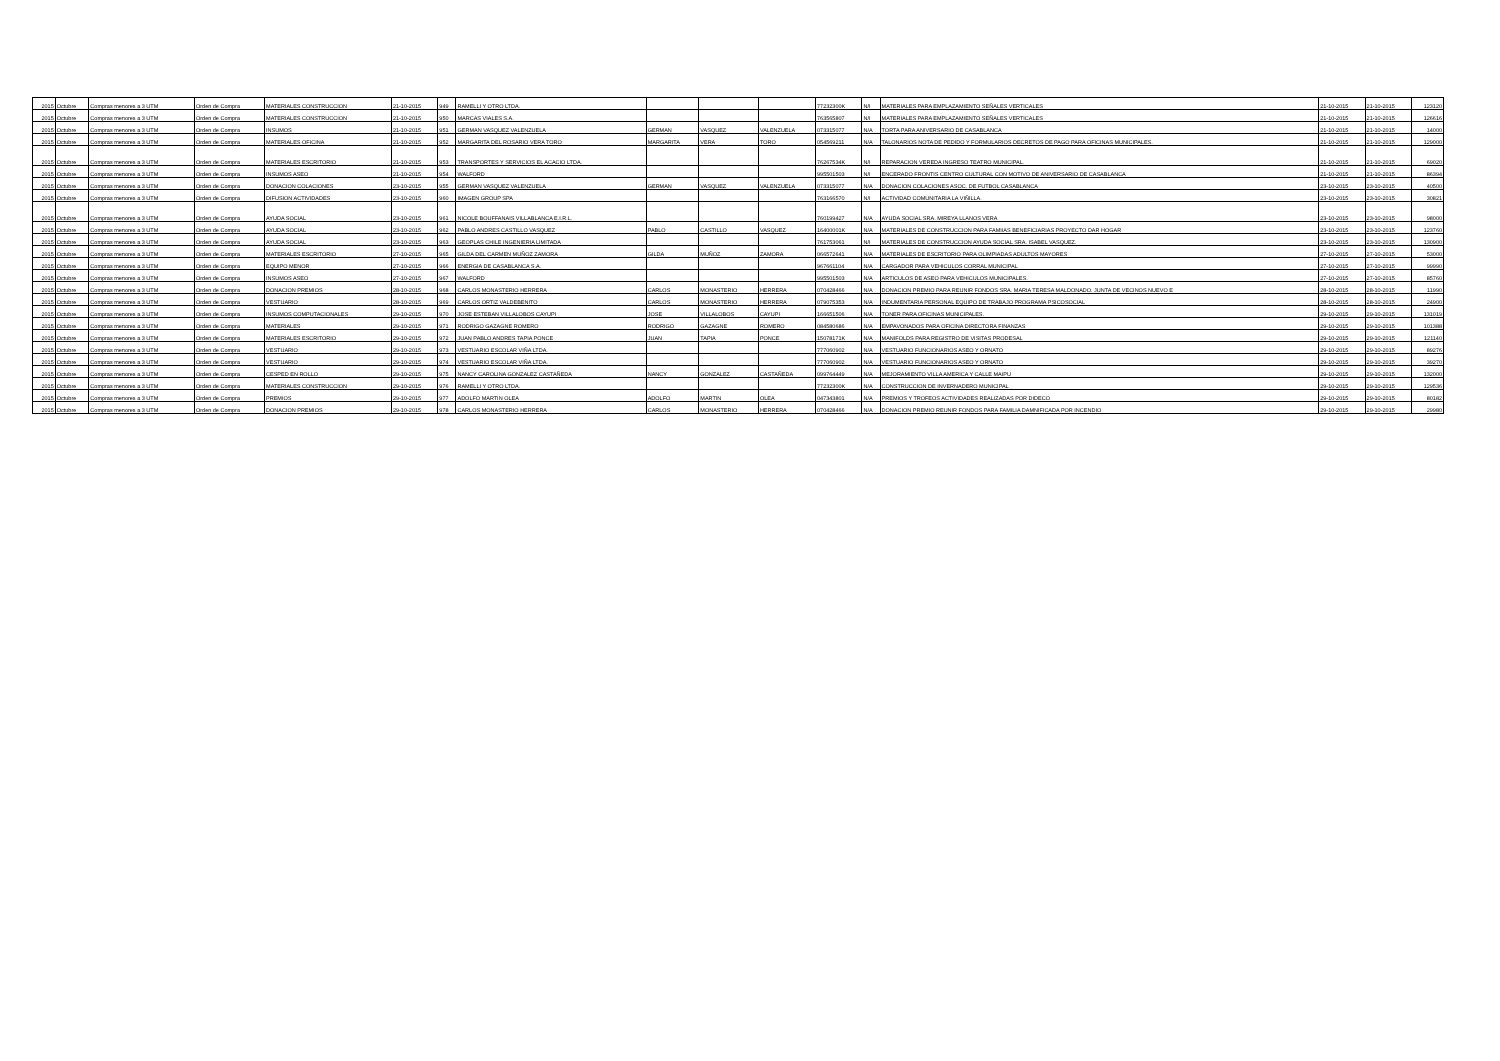| 2015 | Octubre | Compras menores a 3 UTM | Orden de Compra | MATERIALES CONSTRUCCION | 21-10-2015 | 949 | RAMELLI Y OTRO LTDA. | | | | 77232300K | N/I | MATERIALES PARA EMPLAZAMIENTO SEÑALES VERTICALES | 21-10-2015 | 21-10-2015 | 123120 |
| 2015 | Octubre | Compras menores a 3 UTM | Orden de Compra | MATERIALES CONSTRUCCION | 21-10-2015 | 950 | MARCAS VIALES S.A. | | | | 763565807 | N/I | MATERIALES PARA EMPLAZAMIENTO SEÑALES VERTICALES | 21-10-2015 | 21-10-2015 | 126616 |
| 2015 | Octubre | Compras menores a 3 UTM | Orden de Compra | INSUMOS | 21-10-2015 | 951 | GERMAN VASQUEZ VALENZUELA | GERMAN | VASQUEZ | VALENZUELA | 073315077 | N/A | TORTA PARA ANIVERSARIO DE CASABLANCA | 21-10-2015 | 21-10-2015 | 14000 |
| 2015 | Octubre | Compras menores a 3 UTM | Orden de Compra | MATERIALES OFICINA | 21-10-2015 | 952 | MARGARITA DEL ROSARIO VERA TORO | MARGARITA | VERA | TORO | 054569211 | N/A | TALONARIOS NOTA DE PEDIDO Y FORMULARIOS DECRETOS DE PAGO PARA OFICINAS MUNICIPALES. | 21-10-2015 | 21-10-2015 | 129000 |
| 2015 | Octubre | Compras menores a 3 UTM | Orden de Compra | MATERIALES ESCRITORIO | 21-10-2015 | 953 | TRANSPORTES Y SERVICIOS EL ACACIO LTDA. | | | | 76267534K | N/I | REPARACION VEREDA INGRESO TEATRO MUNICIPAL. | 21-10-2015 | 21-10-2015 | 69020 |
| 2015 | Octubre | Compras menores a 3 UTM | Orden de Compra | INSUMOS ASEO | 21-10-2015 | 954 | WALFORD | | | | 995501503 | N/I | ENCERADO FRONTIS CENTRO CULTURAL CON MOTIVO DE ANIVERSARIO DE CASABLANCA | 21-10-2015 | 21-10-2015 | 86394 |
| 2015 | Octubre | Compras menores a 3 UTM | Orden de Compra | DONACION COLACIONES | 23-10-2015 | 955 | GERMAN VASQUEZ VALENZUELA | GERMAN | VASQUEZ | VALENZUELA | 073315077 | N/A | DONACION COLACIONES ASOC. DE FUTBOL CASABLANCA | 23-10-2015 | 23-10-2015 | 40500 |
| 2015 | Octubre | Compras menores a 3 UTM | Orden de Compra | DIFUSION ACTIVIDADES | 23-10-2015 | 960 | IMAGEN GROUP SPA | | | | 763166570 | N/I | ACTIVIDAD COMUNITARIA LA VIÑILLA. | 23-10-2015 | 23-10-2015 | 30821 |
| 2015 | Octubre | Compras menores a 3 UTM | Orden de Compra | AYUDA SOCIAL | 23-10-2015 | 961 | NICOLE BOUFFANAIS VILLABLANCA E.I.R.L. | | | | 760199427 | N/A | AYUDA SOCIAL SRA. MIREYA LLANOS VERA | 23-10-2015 | 23-10-2015 | 98000 |
| 2015 | Octubre | Compras menores a 3 UTM | Orden de Compra | AYUDA SOCIAL | 23-10-2015 | 962 | PABLO ANDRES CASTILLO VASQUEZ | PABLO | CASTILLO | VASQUEZ | 16400001K | N/A | MATERIALES DE CONSTRUCCION PARA FAMIIAS BENEFICIARIAS PROYECTO DAR HOGAR | 23-10-2015 | 23-10-2015 | 123760 |
| 2015 | Octubre | Compras menores a 3 UTM | Orden de Compra | AYUDA SOCIAL | 23-10-2015 | 963 | GEOPLAS CHILE INGENIERIA LIMITADA | | | | 761753061 | N/I | MATERIALES DE CONSTRUCCION AYUDA SOCIAL SRA. ISABEL VASQUEZ. | 23-10-2015 | 23-10-2015 | 130900 |
| 2015 | Octubre | Compras menores a 3 UTM | Orden de Compra | MATERIALES ESCRITORIO | 27-10-2015 | 965 | GILDA DEL CARMEN MUÑOZ ZAMORA | GILDA | MUÑOZ | ZAMORA | 066572641 | N/A | MATERIALES DE ESCRITORIO PARA OLIMPIADAS ADULTOS MAYORES | 27-10-2015 | 27-10-2015 | 53000 |
| 2015 | Octubre | Compras menores a 3 UTM | Orden de Compra | EQUIPO MENOR | 27-10-2015 | 966 | ENERGIA DE CASABLANCA S.A. | | | | 967661104 | N/A | CARGADOR PARA VEHICULOS CORRAL MUNICIPAL | 27-10-2015 | 27-10-2015 | 99990 |
| 2015 | Octubre | Compras menores a 3 UTM | Orden de Compra | INSUMOS ASEO | 27-10-2015 | 967 | WALFORD | | | | 995501503 | N/A | ARTICULOS DE ASEO PARA VEHICULOS MUNICIPALES. | 27-10-2015 | 27-10-2015 | 85760 |
| 2015 | Octubre | Compras menores a 3 UTM | Orden de Compra | DONACION PREMIOS | 28-10-2015 | 968 | CARLOS MONASTERIO HERRERA | CARLOS | MONASTERIO | HERRERA | 070428466 | N/A | DONACION PREMIO PARA REUNIR FONDOS SRA. MARIA TERESA MALDONADO. JUNTA DE VECINOS NUEVO E | 28-10-2015 | 28-10-2015 | 11990 |
| 2015 | Octubre | Compras menores a 3 UTM | Orden de Compra | VESTUARIO | 28-10-2015 | 969 | CARLOS ORTIZ VALDEBENITO | CARLOS | MONASTERIO | HERRERA | 079075353 | N/A | INDUMENTARIA PERSONAL EQUIPO DE TRABAJO PROGRAMA PSICOSOCIAL | 28-10-2015 | 28-10-2015 | 24900 |
| 2015 | Octubre | Compras menores a 3 UTM | Orden de Compra | INSUMOS COMPUTACIONALES | 29-10-2015 | 970 | JOSE ESTEBAN VILLALOBOS CAYUPI | JOSE | VILLALOBOS | CAYUPI | 166651506 | N/A | TONER PARA OFICINAS MUNICIPALES. | 29-10-2015 | 29-10-2015 | 131019 |
| 2015 | Octubre | Compras menores a 3 UTM | Orden de Compra | MATERIALES | 29-10-2015 | 971 | RODRIGO GAZAGNE ROMERO | RODRIGO | GAZAGNE | ROMERO | 084580686 | N/A | EMPAVONADOS PARA OFICINA DIRECTORA FINANZAS | 29-10-2015 | 29-10-2015 | 101388 |
| 2015 | Octubre | Compras menores a 3 UTM | Orden de Compra | MATERIALES ESCRITORIO | 29-10-2015 | 972 | JUAN PABLO ANDRES TAPIA PONCE | JUAN | TAPIA | PONCE | 15078171K | N/A | MANIFOLDS PARA REGISTRO DE VISITAS PRODESAL | 29-10-2015 | 29-10-2015 | 121140 |
| 2015 | Octubre | Compras menores a 3 UTM | Orden de Compra | VESTUARIO | 29-10-2015 | 973 | VESTUARIO ESCOLAR VIÑA LTDA. | | | | 777060902 | N/A | VESTUARIO FUNCIONARIOS ASEO Y ORNATO | 29-10-2015 | 29-10-2015 | 89276 |
| 2015 | Octubre | Compras menores a 3 UTM | Orden de Compra | VESTUARIO | 29-10-2015 | 974 | VESTUARIO ESCOLAR VIÑA LTDA. | | | | 777060902 | N/A | VESTUARIO FUNCIONARIOS ASEO Y ORNATO | 29-10-2015 | 29-10-2015 | 39270 |
| 2015 | Octubre | Compras menores a 3 UTM | Orden de Compra | CESPED EN ROLLO | 29-10-2015 | 975 | NANCY CAROLINA GONZALEZ CASTAÑEDA | NANCY | GONZALEZ | CASTAÑEDA | 099764449 | N/A | MEJORAMIENTO VILLA AMERICA Y CALLE MAIPU | 29-10-2015 | 29-10-2015 | 132000 |
| 2015 | Octubre | Compras menores a 3 UTM | Orden de Compra | MATERIALES CONSTRUCCION | 29-10-2015 | 976 | RAMELLI Y OTRO LTDA. | | | | 77232300K | N/A | CONSTRUCCION DE INVERNADERO MUNICIPAL | 29-10-2015 | 29-10-2015 | 129536 |
| 2015 | Octubre | Compras menores a 3 UTM | Orden de Compra | PREMIOS | 29-10-2015 | 977 | ADOLFO MARTIN OLEA | ADOLFO | MARTIN | OLEA | 047343801 | N/A | PREMIOS Y TROFEOS ACTIVIDADES REALIZADAS POR DIDECO | 29-10-2015 | 29-10-2015 | 80182 |
| 2015 | Octubre | Compras menores a 3 UTM | Orden de Compra | DONACION PREMIOS | 29-10-2015 | 978 | CARLOS MONASTERIO HERRERA | CARLOS | MONASTERIO | HERRERA | 070428466 | N/A | DONACION PREMIO REUNIR FONDOS PARA FAMILIA DAMNIFICADA POR INCENDIO | 29-10-2015 | 29-10-2015 | 29980 |